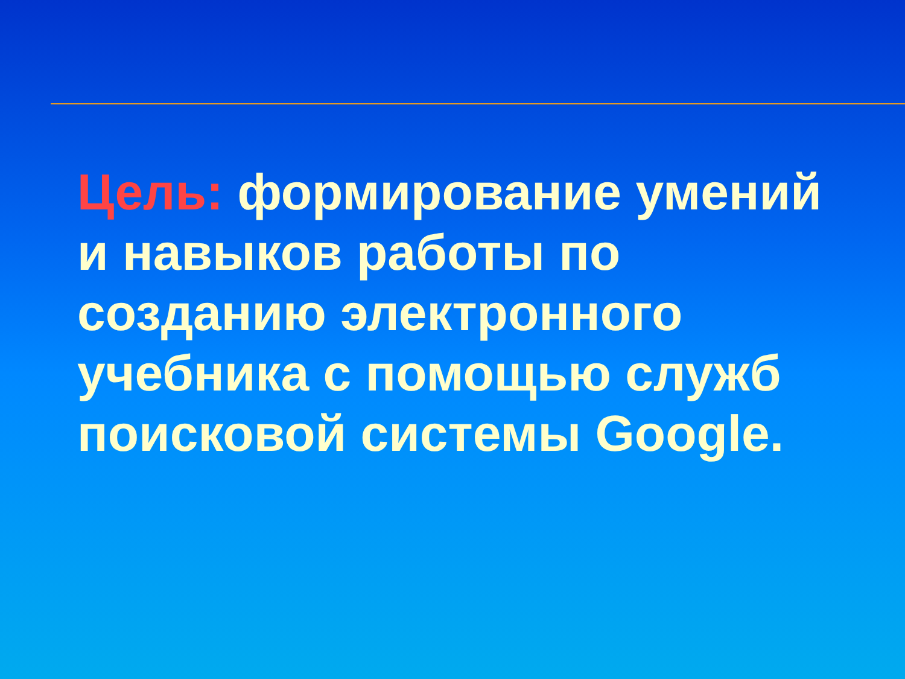Цель: формирование умений и навыков работы по созданию электронного учебника с помощью служб поисковой системы Google.